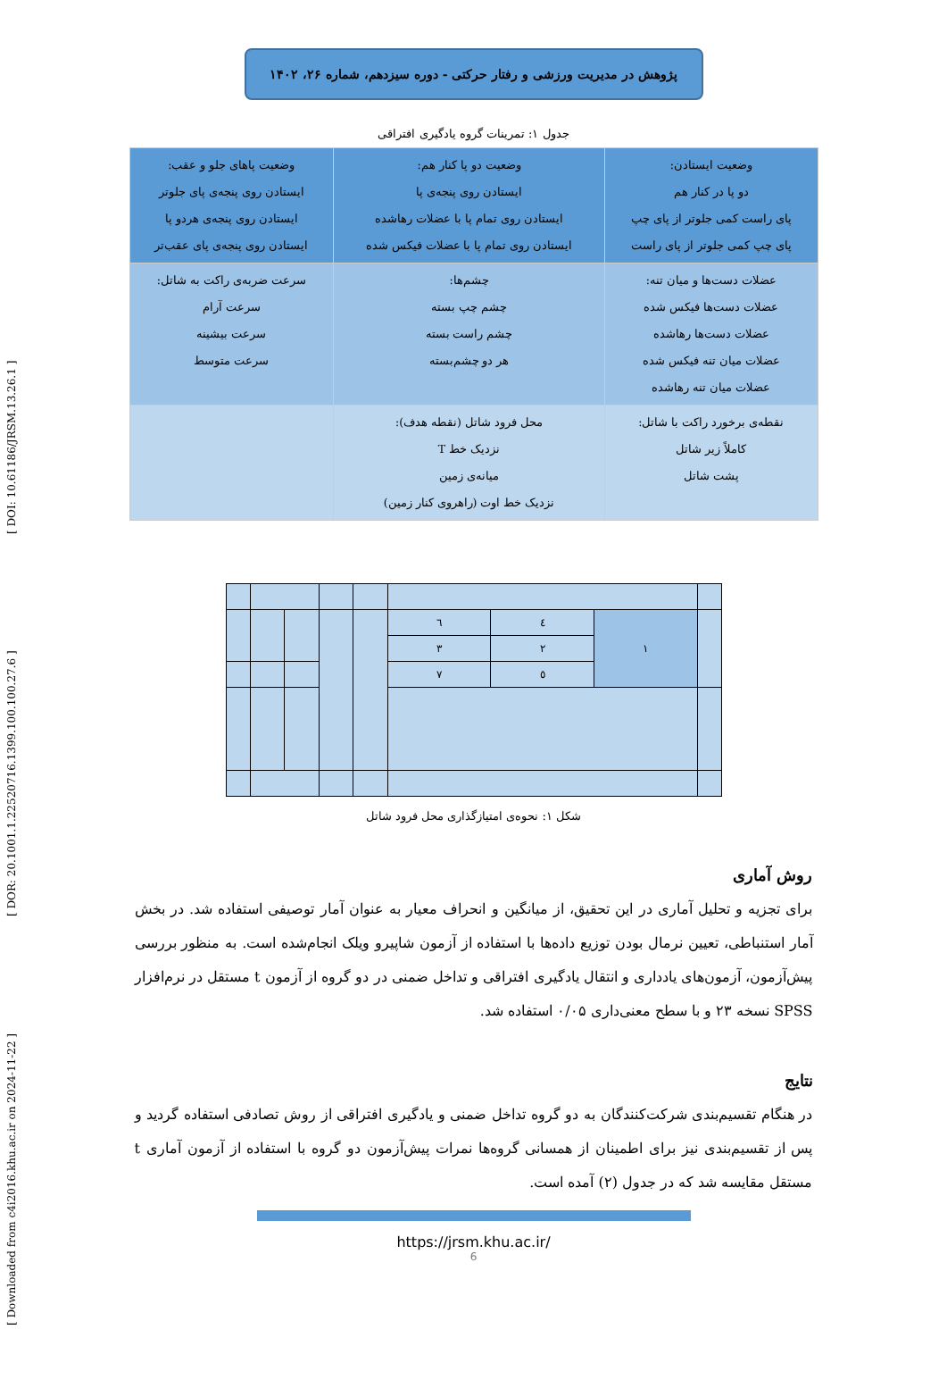[ Downloaded from c4i2016.khu.ac.ir on 2024-11-22 ] [ DOR: 20.1001.1.22520716.1399.100.100.27.6 ] [ DOI: 10.61186/JRSM.13.26.1 ]
پژوهش در مدیریت ورزشی و رفتار حرکتی - دوره سیزدهم، شماره ۲۶، ۱۴۰۲
جدول ۱: تمرینات گروه یادگیری افتراقی
| وضعیت ایستادن: دو پا در کنار هم پای راست کمی جلوتر از پای چپ پای چپ کمی جلوتر از پای راست | وضعیت دو پا کنار هم: ایستادن روی پنجه‌ی پا ایستادن روی تمام پا با عضلات رهاشده ایستادن روی تمام پا با عضلات فیکس شده | وضعیت پاهای جلو و عقب: ایستادن روی پنجه‌ی پای جلوتر ایستادن روی پنجه‌ی هردو پا ایستادن روی پنجه‌ی پای عقب‌تر |
| عضلات دست‌ها و میان تنه: عضلات دست‌ها فیکس شده عضلات دست‌ها رهاشده عضلات میان تنه فیکس شده عضلات میان تنه رهاشده | چشم‌ها: چشم چپ بسته چشم راست بسته هر دو چشم‌بسته | سرعت ضربه‌ی راکت به شاتل: سرعت آرام سرعت بیشینه سرعت متوسط |
| نقطه‌ی برخورد راکت با شاتل: کاملاً زیر شاتل پشت شاتل | محل فرود شاتل (نقطه هدف): نزدیک خط T میانه‌ی زمین نزدیک خط اوت (راهروی کنار زمین) | |
| | | | | | ٦ | ٤ | ١ | |
| | | | | | ٣ | ٢ | | |
| | | | | | ٧ | ٥ | | |
شکل ۱: نحوه‌ی امتیازگذاری محل فرود شاتل
روش آماری
برای تجزیه و تحلیل آماری در این تحقیق، از میانگین و انحراف معیار به عنوان آمار توصیفی استفاده شد. در بخش آمار استنباطی، تعیین نرمال بودن توزیع داده‌ها با استفاده از آزمون شاپیرو ویلک انجام‌شده است. به منظور بررسی پیش‌آزمون، آزمون‌های یادداری و انتقال یادگیری افتراقی و تداخل ضمنی در دو گروه از آزمون t مستقل در نرم‌افزار SPSS نسخه ۲۳ و با سطح معنی‌داری ۰/۰۵ استفاده شد.
نتایج
در هنگام تقسیم‌بندی شرکت‌کنندگان به دو گروه تداخل ضمنی و یادگیری افتراقی از روش تصادفی استفاده گردید و پس از تقسیم‌بندی نیز برای اطمینان از همسانی گروه‌ها نمرات پیش‌آزمون دو گروه با استفاده از آزمون آماری t مستقل مقایسه شد که در جدول (۲) آمده است.
https://jrsm.khu.ac.ir/
6